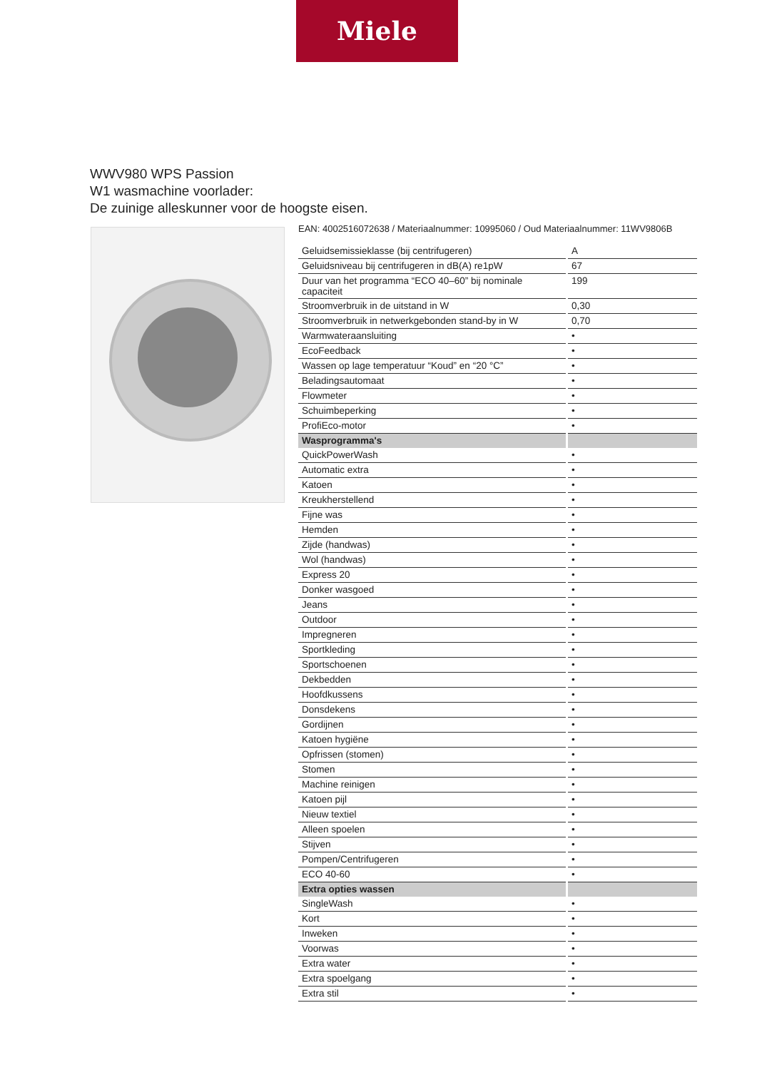Miele
WWV980 WPS Passion
W1 wasmachine voorlader:
De zuinige alleskunner voor de hoogste eisen.
EAN: 4002516072638 / Materiaalnummer: 10995060 / Oud Materiaalnummer: 11WV9806B
| Geluidsemissieklasse (bij centrifugeren) | A |
| Geluidsniveau bij centrifugeren in dB(A) re1pW | 67 |
| Duur van het programma “ECO 40–60” bij nominale capaciteit | 199 |
| Stroomverbruik in de uitstand in W | 0,30 |
| Stroomverbruik in netwerkgebonden stand-by in W | 0,70 |
| Warmwateraansluiting | • |
| EcoFeedback | • |
| Wassen op lage temperatuur “Koud” en “20 °C” | • |
| Beladingsautomaat | • |
| Flowmeter | • |
| Schuimbeperking | • |
| ProfiEco-motor | • |
| Wasprogramma's | |
| QuickPowerWash | • |
| Automatic extra | • |
| Katoen | • |
| Kreukherstellend | • |
| Fijne was | • |
| Hemden | • |
| Zijde (handwas) | • |
| Wol (handwas) | • |
| Express 20 | • |
| Donker wasgoed | • |
| Jeans | • |
| Outdoor | • |
| Impregneren | • |
| Sportkleding | • |
| Sportschoenen | • |
| Dekbedden | • |
| Hoofdkussens | • |
| Donsdekens | • |
| Gordijnen | • |
| Katoen hygiëne | • |
| Opfrissen (stomen) | • |
| Stomen | • |
| Machine reinigen | • |
| Katoen pijl | • |
| Nieuw textiel | • |
| Alleen spoelen | • |
| Stijven | • |
| Pompen/Centrifugeren | • |
| ECO 40-60 | • |
| Extra opties wassen | |
| SingleWash | • |
| Kort | • |
| Inweken | • |
| Voorwas | • |
| Extra water | • |
| Extra spoelgang | • |
| Extra stil | • |